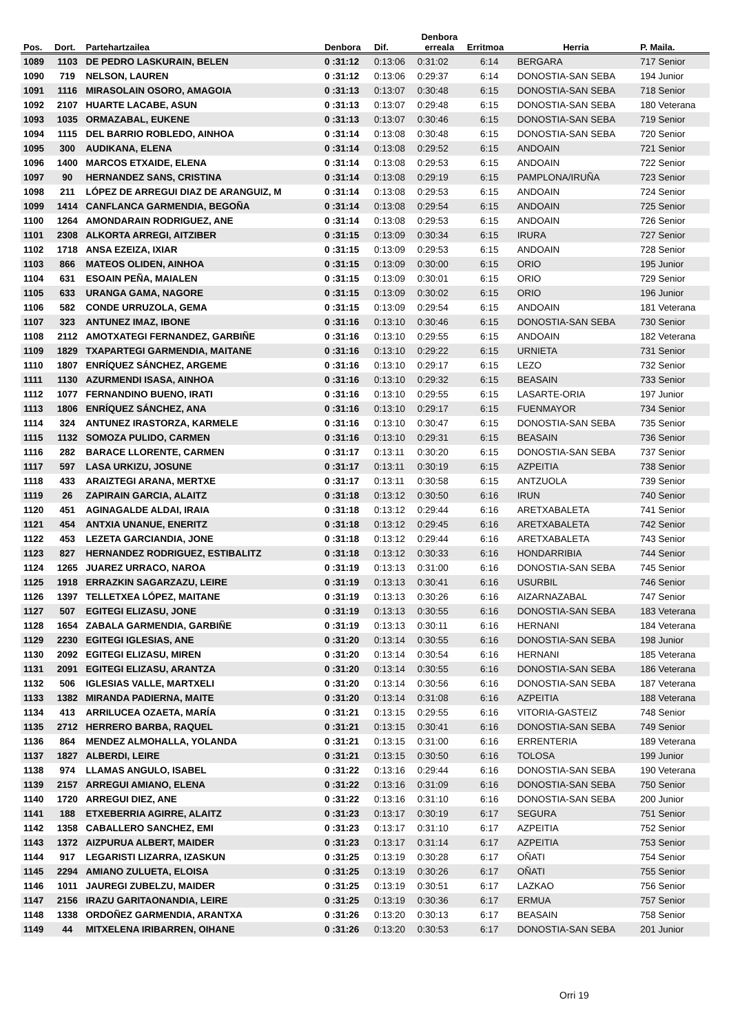| Pos. | Dort. | Partehartzailea | Denbora | Dif. | Denbora erreala | Erritmoa | Herria | P. Maila. |
| --- | --- | --- | --- | --- | --- | --- | --- | --- |
| 1089 | 1103 | DE PEDRO LASKURAIN, BELEN | 0 :31:12 | 0:13:06 | 0:31:02 | 6:14 | BERGARA | 717 Senior |
| 1090 | 719 | NELSON, LAUREN | 0 :31:12 | 0:13:06 | 0:29:37 | 6:14 | DONOSTIA-SAN SEBA | 194 Junior |
| 1091 | 1116 | MIRASOLAIN OSORO, AMAGOIA | 0 :31:13 | 0:13:07 | 0:30:48 | 6:15 | DONOSTIA-SAN SEBA | 718 Senior |
| 1092 | 2107 | HUARTE LACABE, ASUN | 0 :31:13 | 0:13:07 | 0:29:48 | 6:15 | DONOSTIA-SAN SEBA | 180 Veterana |
| 1093 | 1035 | ORMAZABAL, EUKENE | 0 :31:13 | 0:13:07 | 0:30:46 | 6:15 | DONOSTIA-SAN SEBA | 719 Senior |
| 1094 | 1115 | DEL BARRIO ROBLEDO, AINHOA | 0 :31:14 | 0:13:08 | 0:30:48 | 6:15 | DONOSTIA-SAN SEBA | 720 Senior |
| 1095 | 300 | AUDIKANA, ELENA | 0 :31:14 | 0:13:08 | 0:29:52 | 6:15 | ANDOAIN | 721 Senior |
| 1096 | 1400 | MARCOS ETXAIDE, ELENA | 0 :31:14 | 0:13:08 | 0:29:53 | 6:15 | ANDOAIN | 722 Senior |
| 1097 | 90 | HERNANDEZ SANS, CRISTINA | 0 :31:14 | 0:13:08 | 0:29:19 | 6:15 | PAMPLONA/IRUÑA | 723 Senior |
| 1098 | 211 | LÓPEZ DE ARREGUI DIAZ DE ARANGUIZ, M | 0 :31:14 | 0:13:08 | 0:29:53 | 6:15 | ANDOAIN | 724 Senior |
| 1099 | 1414 | CANFLANCA GARMENDIA, BEGOÑA | 0 :31:14 | 0:13:08 | 0:29:54 | 6:15 | ANDOAIN | 725 Senior |
| 1100 | 1264 | AMONDARAIN RODRIGUEZ, ANE | 0 :31:14 | 0:13:08 | 0:29:53 | 6:15 | ANDOAIN | 726 Senior |
| 1101 | 2308 | ALKORTA ARREGI, AITZIBER | 0 :31:15 | 0:13:09 | 0:30:34 | 6:15 | IRURA | 727 Senior |
| 1102 | 1718 | ANSA EZEIZA, IXIAR | 0 :31:15 | 0:13:09 | 0:29:53 | 6:15 | ANDOAIN | 728 Senior |
| 1103 | 866 | MATEOS OLIDEN, AINHOA | 0 :31:15 | 0:13:09 | 0:30:00 | 6:15 | ORIO | 195 Junior |
| 1104 | 631 | ESOAIN PEÑA, MAIALEN | 0 :31:15 | 0:13:09 | 0:30:01 | 6:15 | ORIO | 729 Senior |
| 1105 | 633 | URANGA GAMA, NAGORE | 0 :31:15 | 0:13:09 | 0:30:02 | 6:15 | ORIO | 196 Junior |
| 1106 | 582 | CONDE URRUZOLA, GEMA | 0 :31:15 | 0:13:09 | 0:29:54 | 6:15 | ANDOAIN | 181 Veterana |
| 1107 | 323 | ANTUNEZ IMAZ, IBONE | 0 :31:16 | 0:13:10 | 0:30:46 | 6:15 | DONOSTIA-SAN SEBA | 730 Senior |
| 1108 | 2112 | AMOTXATEGI FERNANDEZ, GARBIÑE | 0 :31:16 | 0:13:10 | 0:29:55 | 6:15 | ANDOAIN | 182 Veterana |
| 1109 | 1829 | TXAPARTEGI GARMENDIA, MAITANE | 0 :31:16 | 0:13:10 | 0:29:22 | 6:15 | URNIETA | 731 Senior |
| 1110 | 1807 | ENRÍQUEZ SÁNCHEZ, ARGEME | 0 :31:16 | 0:13:10 | 0:29:17 | 6:15 | LEZO | 732 Senior |
| 1111 | 1130 | AZURMENDI ISASA, AINHOA | 0 :31:16 | 0:13:10 | 0:29:32 | 6:15 | BEASAIN | 733 Senior |
| 1112 | 1077 | FERNANDINO BUENO, IRATI | 0 :31:16 | 0:13:10 | 0:29:55 | 6:15 | LASARTE-ORIA | 197 Junior |
| 1113 | 1806 | ENRÍQUEZ SÁNCHEZ, ANA | 0 :31:16 | 0:13:10 | 0:29:17 | 6:15 | FUENMAYOR | 734 Senior |
| 1114 | 324 | ANTUNEZ IRASTORZA, KARMELE | 0 :31:16 | 0:13:10 | 0:30:47 | 6:15 | DONOSTIA-SAN SEBA | 735 Senior |
| 1115 | 1132 | SOMOZA PULIDO, CARMEN | 0 :31:16 | 0:13:10 | 0:29:31 | 6:15 | BEASAIN | 736 Senior |
| 1116 | 282 | BARACE LLORENTE, CARMEN | 0 :31:17 | 0:13:11 | 0:30:20 | 6:15 | DONOSTIA-SAN SEBA | 737 Senior |
| 1117 | 597 | LASA URKIZU, JOSUNE | 0 :31:17 | 0:13:11 | 0:30:19 | 6:15 | AZPEITIA | 738 Senior |
| 1118 | 433 | ARAIZTEGI ARANA, MERTXE | 0 :31:17 | 0:13:11 | 0:30:58 | 6:15 | ANTZUOLA | 739 Senior |
| 1119 | 26 | ZAPIRAIN GARCIA, ALAITZ | 0 :31:18 | 0:13:12 | 0:30:50 | 6:16 | IRUN | 740 Senior |
| 1120 | 451 | AGINAGALDE ALDAI, IRAIA | 0 :31:18 | 0:13:12 | 0:29:44 | 6:16 | ARETXABALETA | 741 Senior |
| 1121 | 454 | ANTXIA UNANUE, ENERITZ | 0 :31:18 | 0:13:12 | 0:29:45 | 6:16 | ARETXABALETA | 742 Senior |
| 1122 | 453 | LEZETA GARCIANDIA, JONE | 0 :31:18 | 0:13:12 | 0:29:44 | 6:16 | ARETXABALETA | 743 Senior |
| 1123 | 827 | HERNANDEZ RODRIGUEZ, ESTIBALITZ | 0 :31:18 | 0:13:12 | 0:30:33 | 6:16 | HONDARRIBIA | 744 Senior |
| 1124 | 1265 | JUAREZ URRACO, NAROA | 0 :31:19 | 0:13:13 | 0:31:00 | 6:16 | DONOSTIA-SAN SEBA | 745 Senior |
| 1125 | 1918 | ERRAZKIN SAGARZAZU, LEIRE | 0 :31:19 | 0:13:13 | 0:30:41 | 6:16 | USURBIL | 746 Senior |
| 1126 | 1397 | TELLETXEA LÓPEZ, MAITANE | 0 :31:19 | 0:13:13 | 0:30:26 | 6:16 | AIZARNAZABAL | 747 Senior |
| 1127 | 507 | EGITEGI ELIZASU, JONE | 0 :31:19 | 0:13:13 | 0:30:55 | 6:16 | DONOSTIA-SAN SEBA | 183 Veterana |
| 1128 | 1654 | ZABALA GARMENDIA, GARBIÑE | 0 :31:19 | 0:13:13 | 0:30:11 | 6:16 | HERNANI | 184 Veterana |
| 1129 | 2230 | EGITEGI IGLESIAS, ANE | 0 :31:20 | 0:13:14 | 0:30:55 | 6:16 | DONOSTIA-SAN SEBA | 198 Junior |
| 1130 | 2092 | EGITEGI ELIZASU, MIREN | 0 :31:20 | 0:13:14 | 0:30:54 | 6:16 | HERNANI | 185 Veterana |
| 1131 | 2091 | EGITEGI ELIZASU, ARANTZA | 0 :31:20 | 0:13:14 | 0:30:55 | 6:16 | DONOSTIA-SAN SEBA | 186 Veterana |
| 1132 | 506 | IGLESIAS VALLE, MARTXELI | 0 :31:20 | 0:13:14 | 0:30:56 | 6:16 | DONOSTIA-SAN SEBA | 187 Veterana |
| 1133 | 1382 | MIRANDA PADIERNA, MAITE | 0 :31:20 | 0:13:14 | 0:31:08 | 6:16 | AZPEITIA | 188 Veterana |
| 1134 | 413 | ARRILUCEA OZAETA, MARÍA | 0 :31:21 | 0:13:15 | 0:29:55 | 6:16 | VITORIA-GASTEIZ | 748 Senior |
| 1135 | 2712 | HERRERO BARBA, RAQUEL | 0 :31:21 | 0:13:15 | 0:30:41 | 6:16 | DONOSTIA-SAN SEBA | 749 Senior |
| 1136 | 864 | MENDEZ ALMOHALLA, YOLANDA | 0 :31:21 | 0:13:15 | 0:31:00 | 6:16 | ERRENTERIA | 189 Veterana |
| 1137 | 1827 | ALBERDI, LEIRE | 0 :31:21 | 0:13:15 | 0:30:50 | 6:16 | TOLOSA | 199 Junior |
| 1138 | 974 | LLAMAS ANGULO, ISABEL | 0 :31:22 | 0:13:16 | 0:29:44 | 6:16 | DONOSTIA-SAN SEBA | 190 Veterana |
| 1139 | 2157 | ARREGUI AMIANO, ELENA | 0 :31:22 | 0:13:16 | 0:31:09 | 6:16 | DONOSTIA-SAN SEBA | 750 Senior |
| 1140 | 1720 | ARREGUI DIEZ, ANE | 0 :31:22 | 0:13:16 | 0:31:10 | 6:16 | DONOSTIA-SAN SEBA | 200 Junior |
| 1141 | 188 | ETXEBERRIA AGIRRE, ALAITZ | 0 :31:23 | 0:13:17 | 0:30:19 | 6:17 | SEGURA | 751 Senior |
| 1142 | 1358 | CABALLERO SANCHEZ, EMI | 0 :31:23 | 0:13:17 | 0:31:10 | 6:17 | AZPEITIA | 752 Senior |
| 1143 | 1372 | AIZPURUA ALBERT, MAIDER | 0 :31:23 | 0:13:17 | 0:31:14 | 6:17 | AZPEITIA | 753 Senior |
| 1144 | 917 | LEGARISTI LIZARRA, IZASKUN | 0 :31:25 | 0:13:19 | 0:30:28 | 6:17 | OÑATI | 754 Senior |
| 1145 | 2294 | AMIANO ZULUETA, ELOISA | 0 :31:25 | 0:13:19 | 0:30:26 | 6:17 | OÑATI | 755 Senior |
| 1146 | 1011 | JAUREGI ZUBELZU, MAIDER | 0 :31:25 | 0:13:19 | 0:30:51 | 6:17 | LAZKAO | 756 Senior |
| 1147 | 2156 | IRAZU GARITAONANDIA, LEIRE | 0 :31:25 | 0:13:19 | 0:30:36 | 6:17 | ERMUA | 757 Senior |
| 1148 | 1338 | ORDOÑEZ GARMENDIA, ARANTXA | 0 :31:26 | 0:13:20 | 0:30:13 | 6:17 | BEASAIN | 758 Senior |
| 1149 | 44 | MITXELENA IRIBARREN, OIHANE | 0 :31:26 | 0:13:20 | 0:30:53 | 6:17 | DONOSTIA-SAN SEBA | 201 Junior |
Orri 19